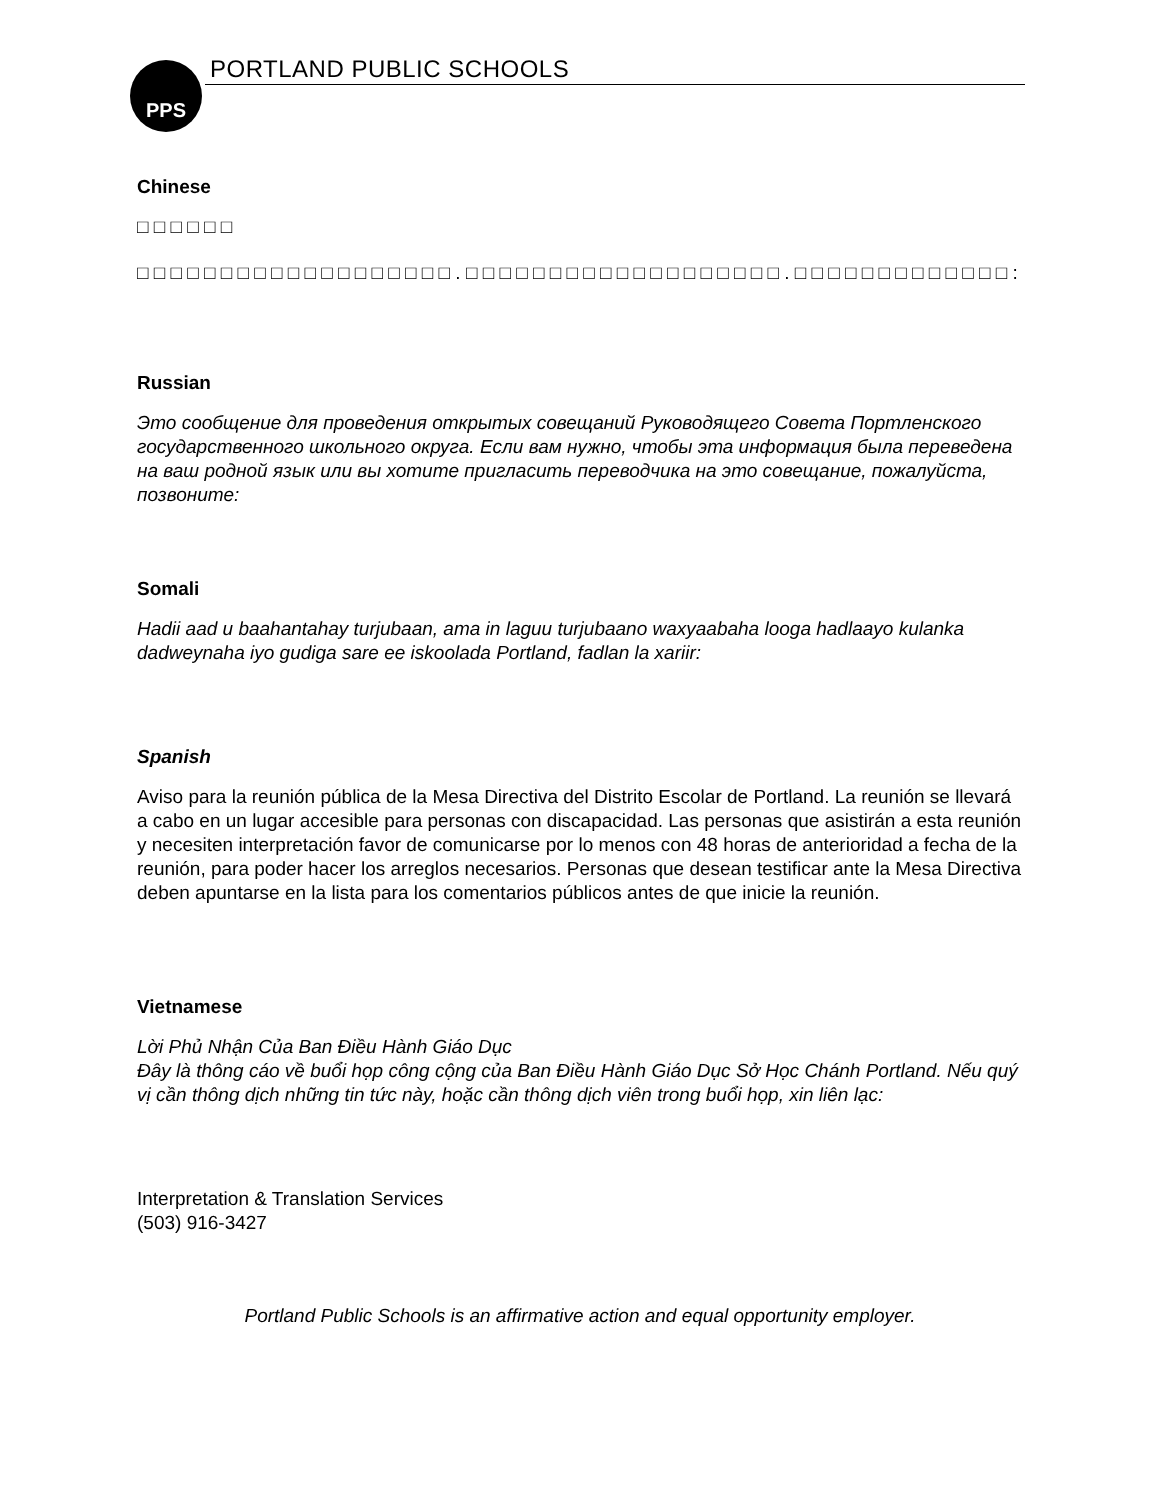PPS PORTLAND PUBLIC SCHOOLS
Chinese
□ □ □ □ □ □
□ □ □ □ □ □ □ □ □ □ □ □ □ □ □ □ □ □ □ . □ □ □ □ □ □ □ □ □ □ □ □ □ □ □ □ □ □ □ . □ □ □ □ □ □ □ □ □ □ □ □ □ :
Russian
Это сообщение для проведения открытых совещаний Руководящего Совета Портленского государственного школьного округа. Если вам нужно, чтобы эта информация была переведена на ваш родной язык или вы хотите пригласить переводчика на это совещание, пожалуйста, позвоните:
Somali
Hadii aad u baahantahay turjubaan, ama in laguu turjubaano waxyaabaha looga hadlaayo kulanka dadweynaha iyo gudiga sare ee iskoolada Portland, fadlan la xariir:
Spanish
Aviso para la reunión pública de la Mesa Directiva del Distrito Escolar de Portland. La reunión se llevará a cabo en un lugar accesible para personas con discapacidad. Las personas que asistirán a esta reunión y necesiten interpretación favor de comunicarse por lo menos con 48 horas de anterioridad a fecha de la reunión, para poder hacer los arreglos necesarios. Personas que desean testificar ante la Mesa Directiva deben apuntarse en la lista para los comentarios públicos antes de que inicie la reunión.
Vietnamese
Lời Phủ Nhận Của Ban Điều Hành Giáo Dục
Đây là thông cáo về buổi họp công cộng của Ban Điều Hành Giáo Dục Sở Học Chánh Portland. Nếu quý vị cần thông dịch những tin tức này, hoặc cần thông dịch viên trong buổi họp, xin liên lạc:
Interpretation & Translation Services
(503) 916-3427
Portland Public Schools is an affirmative action and equal opportunity employer.